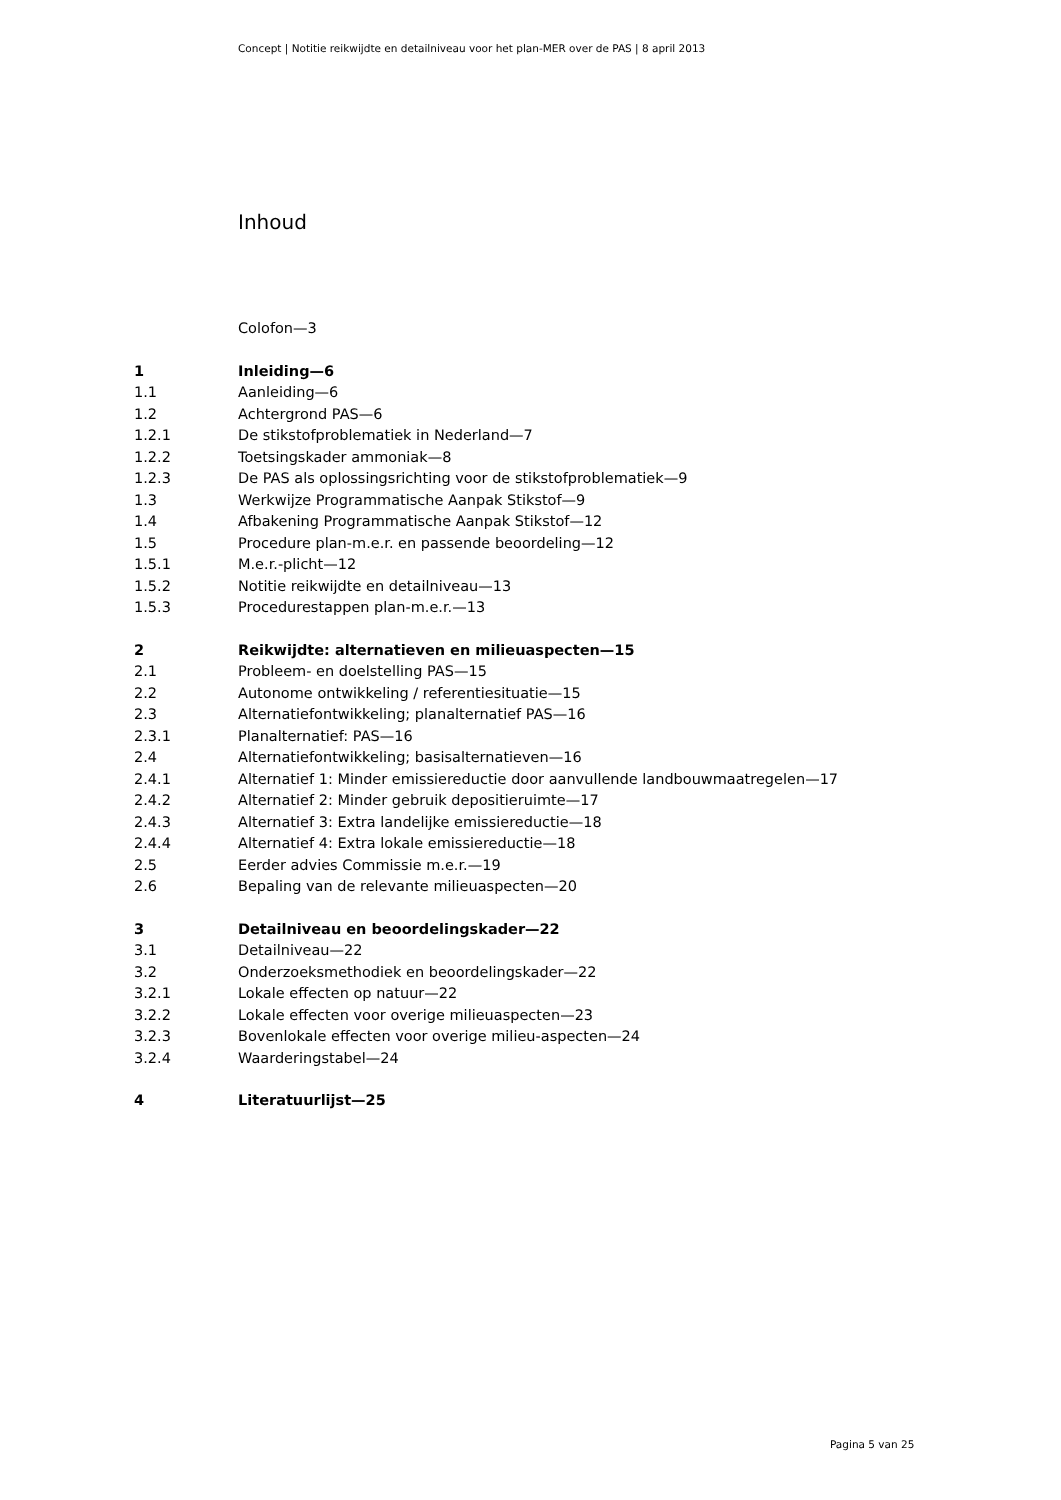Concept | Notitie reikwijdte en detailniveau voor het plan-MER over de PAS | 8 april 2013
Inhoud
Colofon—3
1 Inleiding—6
1.1 Aanleiding—6
1.2 Achtergrond PAS—6
1.2.1 De stikstofproblematiek in Nederland—7
1.2.2 Toetsingskader ammoniak—8
1.2.3 De PAS als oplossingsrichting voor de stikstofproblematiek—9
1.3 Werkwijze Programmatische Aanpak Stikstof—9
1.4 Afbakening Programmatische Aanpak Stikstof—12
1.5 Procedure plan-m.e.r. en passende beoordeling—12
1.5.1 M.e.r.-plicht—12
1.5.2 Notitie reikwijdte en detailniveau—13
1.5.3 Procedurestappen plan-m.e.r.—13
2 Reikwijdte: alternatieven en milieuaspecten—15
2.1 Probleem- en doelstelling PAS—15
2.2 Autonome ontwikkeling / referentiesituatie—15
2.3 Alternatiefontwikkeling; planalternatief PAS—16
2.3.1 Planalternatief: PAS—16
2.4 Alternatiefontwikkeling; basisalternatieven—16
2.4.1 Alternatief 1: Minder emissiereductie door aanvullende landbouwmaatregelen—17
2.4.2 Alternatief 2: Minder gebruik depositieruimte—17
2.4.3 Alternatief 3: Extra landelijke emissiereductie—18
2.4.4 Alternatief 4: Extra lokale emissiereductie—18
2.5 Eerder advies Commissie m.e.r.—19
2.6 Bepaling van de relevante milieuaspecten—20
3 Detailniveau en beoordelingskader—22
3.1 Detailniveau—22
3.2 Onderzoeksmethodiek en beoordelingskader—22
3.2.1 Lokale effecten op natuur—22
3.2.2 Lokale effecten voor overige milieuaspecten—23
3.2.3 Bovenlokale effecten voor overige milieu-aspecten—24
3.2.4 Waarderingstabel—24
4 Literatuurlijst—25
Pagina 5 van 25